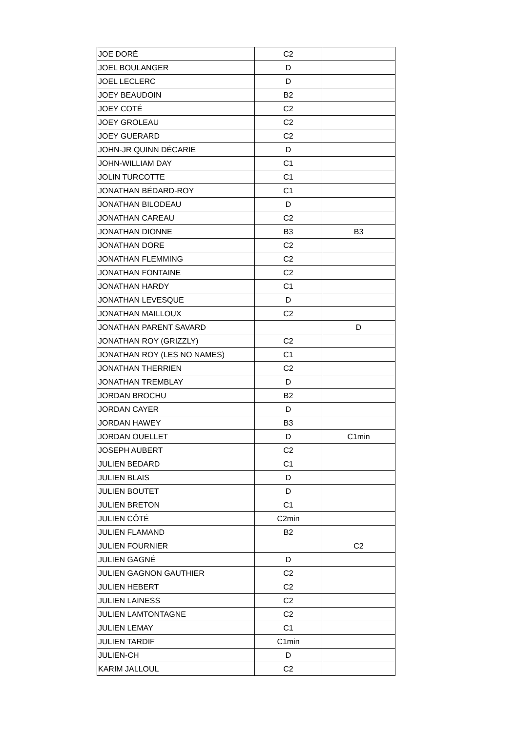| JOE DORÉ | C2 | |
| JOEL BOULANGER | D | |
| JOEL LECLERC | D | |
| JOEY BEAUDOIN | B2 | |
| JOEY COTÉ | C2 | |
| JOEY GROLEAU | C2 | |
| JOEY GUERARD | C2 | |
| JOHN-JR QUINN DÉCARIE | D | |
| JOHN-WILLIAM DAY | C1 | |
| JOLIN TURCOTTE | C1 | |
| JONATHAN BÉDARD-ROY | C1 | |
| JONATHAN BILODEAU | D | |
| JONATHAN CAREAU | C2 | |
| JONATHAN DIONNE | B3 | B3 |
| JONATHAN DORE | C2 | |
| JONATHAN FLEMMING | C2 | |
| JONATHAN FONTAINE | C2 | |
| JONATHAN HARDY | C1 | |
| JONATHAN LEVESQUE | D | |
| JONATHAN MAILLOUX | C2 | |
| JONATHAN PARENT SAVARD | | D |
| JONATHAN ROY (GRIZZLY) | C2 | |
| JONATHAN ROY (LES NO NAMES) | C1 | |
| JONATHAN THERRIEN | C2 | |
| JONATHAN TREMBLAY | D | |
| JORDAN BROCHU | B2 | |
| JORDAN CAYER | D | |
| JORDAN HAWEY | B3 | |
| JORDAN OUELLET | D | C1min |
| JOSEPH AUBERT | C2 | |
| JULIEN BEDARD | C1 | |
| JULIEN BLAIS | D | |
| JULIEN BOUTET | D | |
| JULIEN BRETON | C1 | |
| JULIEN CÔTÉ | C2min | |
| JULIEN FLAMAND | B2 | |
| JULIEN FOURNIER | | C2 |
| JULIEN GAGNÉ | D | |
| JULIEN GAGNON GAUTHIER | C2 | |
| JULIEN HEBERT | C2 | |
| JULIEN LAINESS | C2 | |
| JULIEN LAMTONTAGNE | C2 | |
| JULIEN LEMAY | C1 | |
| JULIEN TARDIF | C1min | |
| JULIEN-CH | D | |
| KARIM JALLOUL | C2 | |